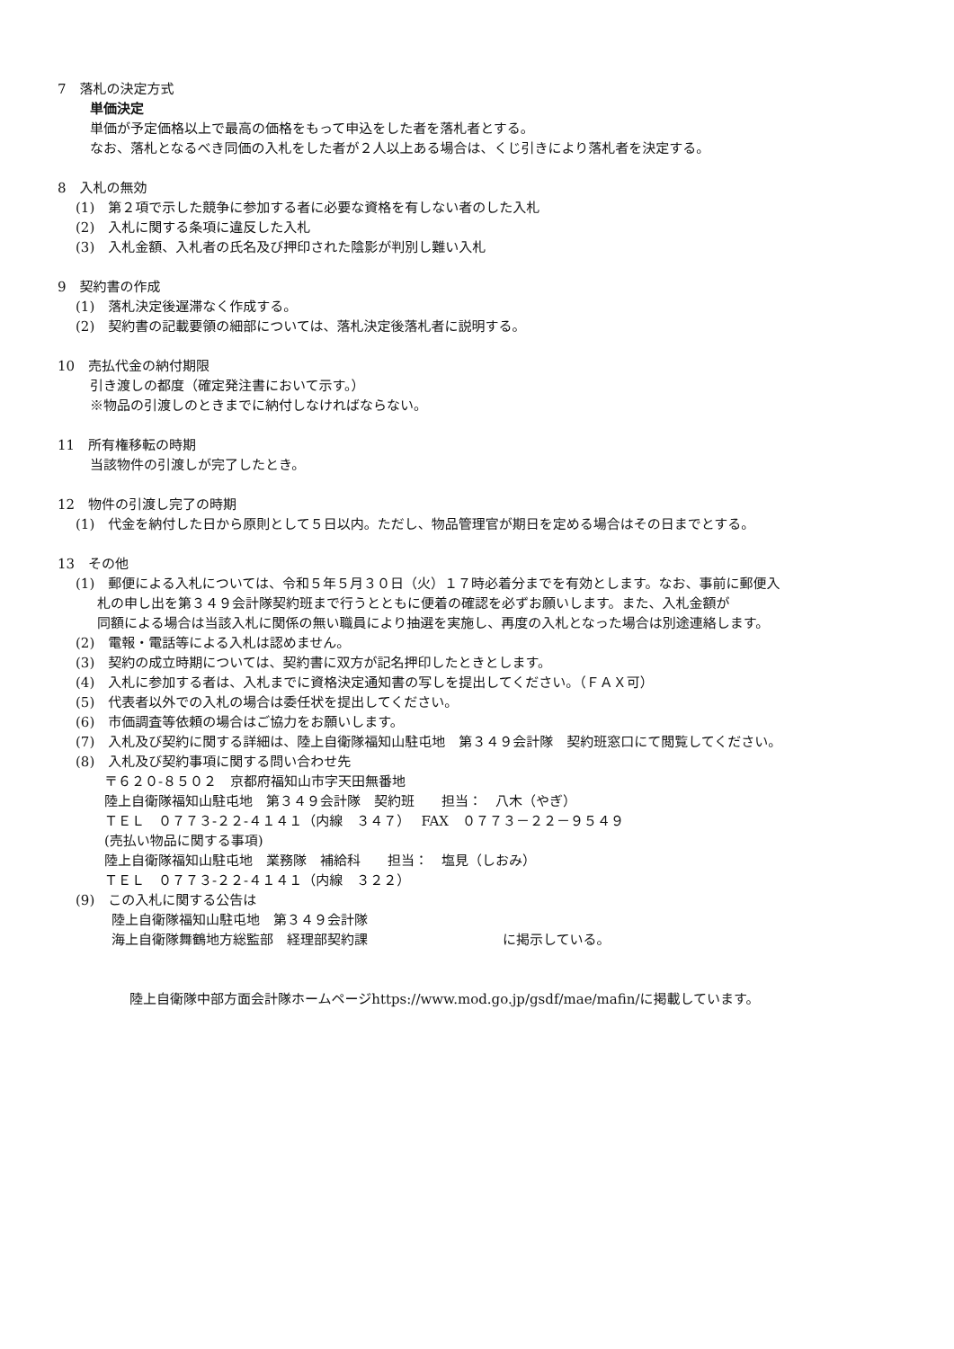7　落札の決定方式
単価決定
単価が予定価格以上で最高の価格をもって申込をした者を落札者とする。
なお、落札となるべき同価の入札をした者が２人以上ある場合は、くじ引きにより落札者を決定する。
8　入札の無効
(1)　第２項で示した競争に参加する者に必要な資格を有しない者のした入札
(2)　入札に関する条項に違反した入札
(3)　入札金額、入札者の氏名及び押印された陰影が判別し難い入札
9　契約書の作成
(1)　落札決定後遅滞なく作成する。
(2)　契約書の記載要領の細部については、落札決定後落札者に説明する。
10　売払代金の納付期限
引き渡しの都度（確定発注書において示す。）
※物品の引渡しのときまでに納付しなければならない。
11　所有権移転の時期
当該物件の引渡しが完了したとき。
12　物件の引渡し完了の時期
(1)　代金を納付した日から原則として５日以内。ただし、物品管理官が期日を定める場合はその日までとする。
13　その他
(1)　郵便による入札については、令和５年５月３０日（火）１７時必着分までを有効とします。なお、事前に郵便入
札の申し出を第３４９会計隊契約班まで行うとともに便着の確認を必ずお願いします。また、入札金額が
同額による場合は当該入札に関係の無い職員により抽選を実施し、再度の入札となった場合は別途連絡します。
(2)　電報・電話等による入札は認めません。
(3)　契約の成立時期については、契約書に双方が記名押印したときとします。
(4)　入札に参加する者は、入札までに資格決定通知書の写しを提出してください。（ＦＡＸ可）
(5)　代表者以外での入札の場合は委任状を提出してください。
(6)　市価調査等依頼の場合はご協力をお願いします。
(7)　入札及び契約に関する詳細は、陸上自衛隊福知山駐屯地　第３４９会計隊　契約班窓口にて閲覧してください。
(8)　入札及び契約事項に関する問い合わせ先
〒６２０-８５０２　京都府福知山市字天田無番地
陸上自衛隊福知山駐屯地　第３４９会計隊　契約班　　担当：　八木（やぎ）
ＴＥＬ　０７７３-２２-４１４１（内線　３４７）　 FAX　０７７３－２２－９５４９
(売払い物品に関する事項)
陸上自衛隊福知山駐屯地　業務隊　補給科　　担当：　塩見（しおみ）
ＴＥＬ　０７７３-２２-４１４１（内線　３２２）
(9)　この入札に関する公告は
陸上自衛隊福知山駐屯地　第３４９会計隊
海上自衛隊舞鶴地方総監部　経理部契約課　　　　　　　　　　に掲示している。
陸上自衛隊中部方面会計隊ホームページhttps://www.mod.go.jp/gsdf/mae/mafin/に掲載しています。